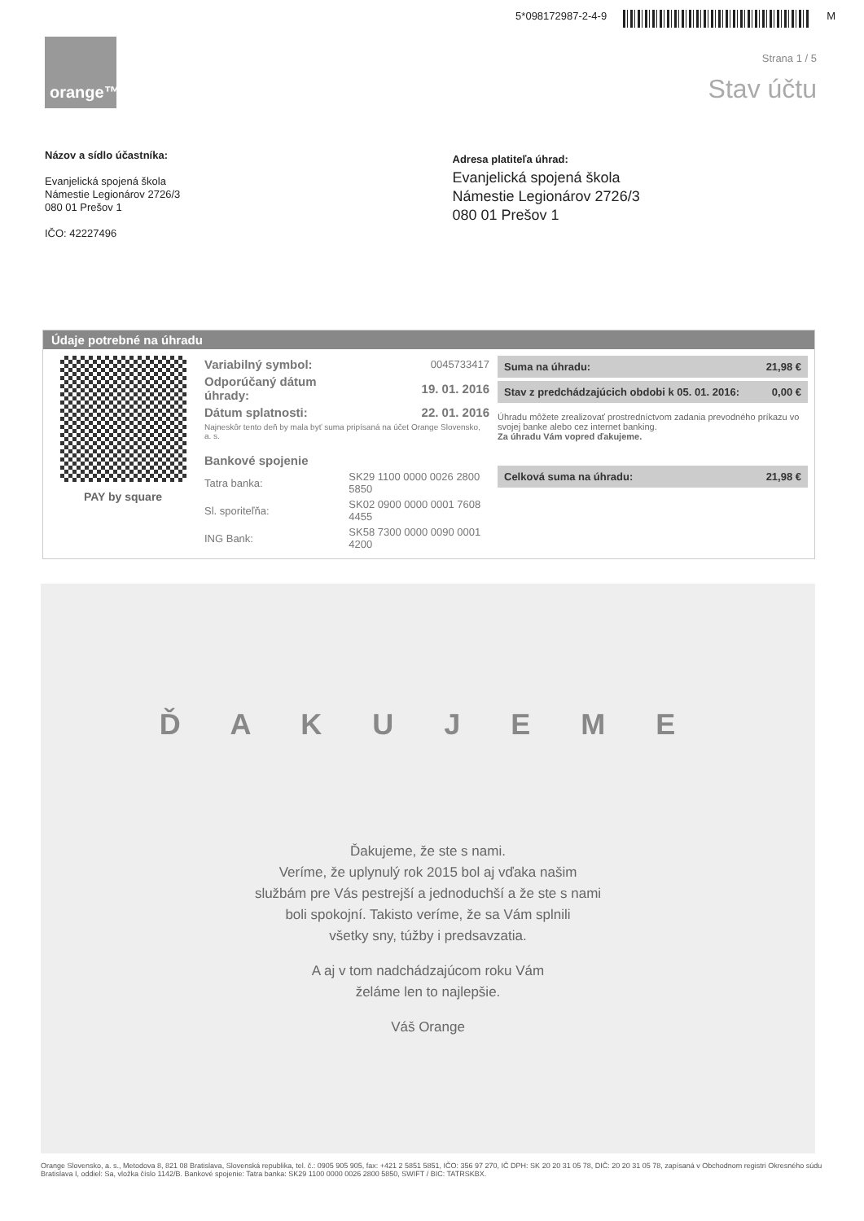5*098172987-2-4-9 M
orange™
Strana 1 / 5
Stav účtu
Názov a sídlo účastníka:
Evanjelická spojená škola
Námestie Legionárov 2726/3
080 01 Prešov 1
IČO: 42227496
Adresa platiteľa úhrad:
Evanjelická spojená škola
Námestie Legionárov 2726/3
080 01 Prešov 1
Údaje potrebné na úhradu
PAY by square
| Variabilný symbol: | 0045733417 |
| Odporúčaný dátum úhrady: | 19. 01. 2016 |
| Dátum splatnosti: | 22. 01. 2016 |
| Najneskôr tento deň by mala byť suma pripísaná na účet Orange Slovensko, a. s. | |
| Bankové spojenie | |
| Tatra banka: | SK29 1100 0000 0026 2800 5850 |
| Sl. sporiteľňa: | SK02 0900 0000 0001 7608 4455 |
| ING Bank: | SK58 7300 0000 0090 0001 4200 |
| Suma na úhradu: | 21,98 € |
| Stav z predchádzajúcich obdobi k 05. 01. 2016: | 0,00 € |
Úhradu môžete zrealizovať prostredníctvom zadania prevodného príkazu vo svojej banke alebo cez internet banking.
Za úhradu Vám vopred ďakujeme.
| Celková suma na úhradu: | 21,98 € |
Ď A K U J E M E
Ďakujeme, že ste s nami.
Veríme, že uplynulý rok 2015 bol aj vďaka našim
službám pre Vás pestrejší a jednoduchší a že ste s nami
boli spokojní. Takisto veríme, že sa Vám splnili
všetky sny, túžby i predsavzatia.
A aj v tom nadchádzajúcom roku Vám
želáme len to najlepšie.
Váš Orange
Orange Slovensko, a. s., Metodova 8, 821 08 Bratislava, Slovenská republika, tel. č.: 0905 905 905, fax: +421 2 5851 5851, IČO: 356 97 270, IČ DPH: SK 20 20 31 05 78, DIČ: 20 20 31 05 78, zapísaná v Obchodnom registri Okresného súdu Bratislava I, oddiel: Sa, vložka číslo 1142/B. Bankové spojenie: Tatra banka: SK29 1100 0000 0026 2800 5850, SWIFT / BIC: TATRSKBX.